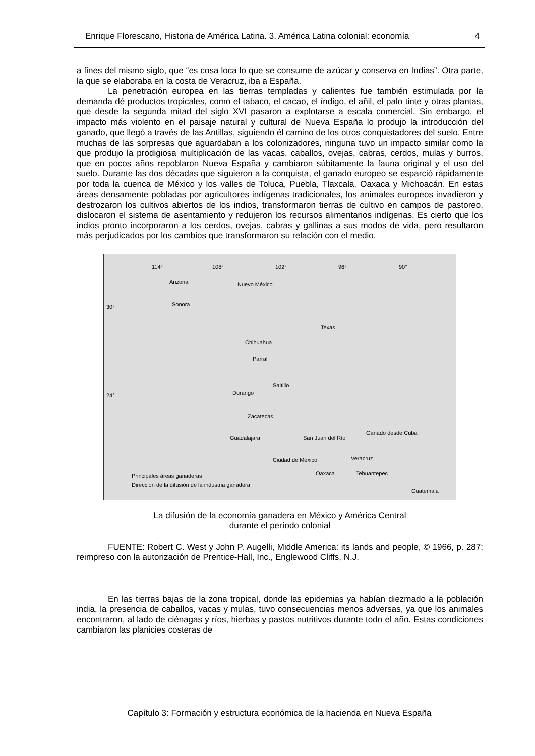Enrique Florescano, Historia de América Latina. 3. América Latina colonial: economía 4
a fines del mismo siglo, que “es cosa loca lo que se consume de azúcar y conserva en Indias”. Otra parte, la que se elaboraba en la costa de Veracruz, iba a España.
La penetración europea en las tierras templadas y calientes fue también estimulada por la demanda dé productos tropicales, como el tabaco, el cacao, el índigo, el añil, el palo tinte y otras plantas, que desde la segunda mitad del siglo XVI pasaron a explotarse a escala comercial. Sin embargo, el impacto más violento en el paisaje natural y cultural de Nueva España lo produjo la introducción del ganado, que llegó a través de las Antillas, siguiendo él camino de los otros conquistadores del suelo. Entre muchas de las sorpresas que aguardaban a los colonizadores, ninguna tuvo un impacto similar como la que produjo la prodigiosa multiplicación de las vacas, caballos, ovejas, cabras, cerdos, mulas y burros, que en pocos años repoblaron Nueva España y cambiaron súbitamente la fauna original y el uso del suelo. Durante las dos décadas que siguieron a la conquista, el ganado europeo se esparció rápidamente por toda la cuenca de México y los valles de Toluca, Puebla, Tlaxcala, Oaxaca y Michoacán. En estas áreas densamente pobladas por agricultores indígenas tradicionales, los animales europeos invadieron y destrozaron los cultivos abiertos de los indios, transformaron tierras de cultivo en campos de pastoreo, dislocaron el sistema de asentamiento y redujeron los recursos alimentarios indígenas. Es cierto que los indios pronto incorporaron a los cerdos, ovejas, cabras y gallinas a sus modos de vida, pero resultaron más perjudicados por los cambios que transformaron su relación con el medio.
114° 108° 102° 96° 90°
Arizona Nuevo México
Sonora 30°
Texas
Chihuahua
Parral
Saltillo
24° Durango
Zacatecas
Ganado desde Cuba
Guadalajara San Juan del Río
Ciudad de México Veracruz
Oaxaca Tehuantepec
Guatemala
Principales áreas ganaderas
Dirección de la difusión de la industria ganadera
La difusión de la economía ganadera en México y América Central
durante el período colonial
FUENTE: Robert C. West y John P. Augelli, Middle America: its lands and people, © 1966, p. 287; reimpreso con la autorización de Prentice-Hall, Inc., Englewood Cliffs, N.J.
En las tierras bajas de la zona tropical, donde las epidemias ya habían diezmado a la población india, la presencia de caballos, vacas y mulas, tuvo consecuencias menos adversas, ya que los animales encontraron, al lado de ciénagas y ríos, hierbas y pastos nutritivos durante todo el año. Estas condiciones cambiaron las planicies costeras de
Capítulo 3: Formación y estructura económica de la hacienda en Nueva España